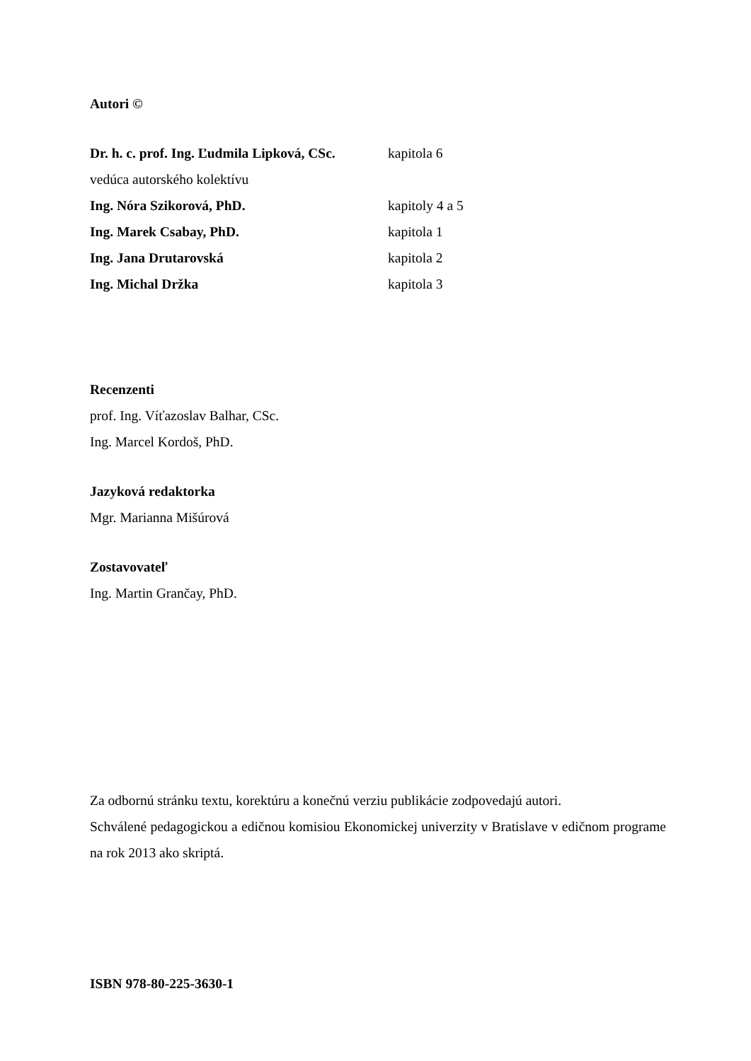Autori ©
Dr. h. c. prof. Ing. Ľudmila Lipková, CSc.
kapitola 6
vedúca autorského kolektívu
Ing. Nóra Szikorová, PhD. kapitoly 4 a 5
Ing. Marek Csabay, PhD. kapitola 1
Ing. Jana Drutarovská kapitola 2
Ing. Michal Držka kapitola 3
Recenzenti
prof. Ing. Víťazoslav Balhar, CSc.
Ing. Marcel Kordoš, PhD.
Jazyková redaktorka
Mgr. Marianna Mišúrová
Zostavovateľ
Ing. Martin Grančay, PhD.
Za odbornú stránku textu, korektúru a konečnú verziu publikácie zodpovedajú autori.
Schválené pedagogickou a edičnou komisiou Ekonomickej univerzity v Bratislave v edičnom programe na rok 2013 ako skriptá.
ISBN 978-80-225-3630-1